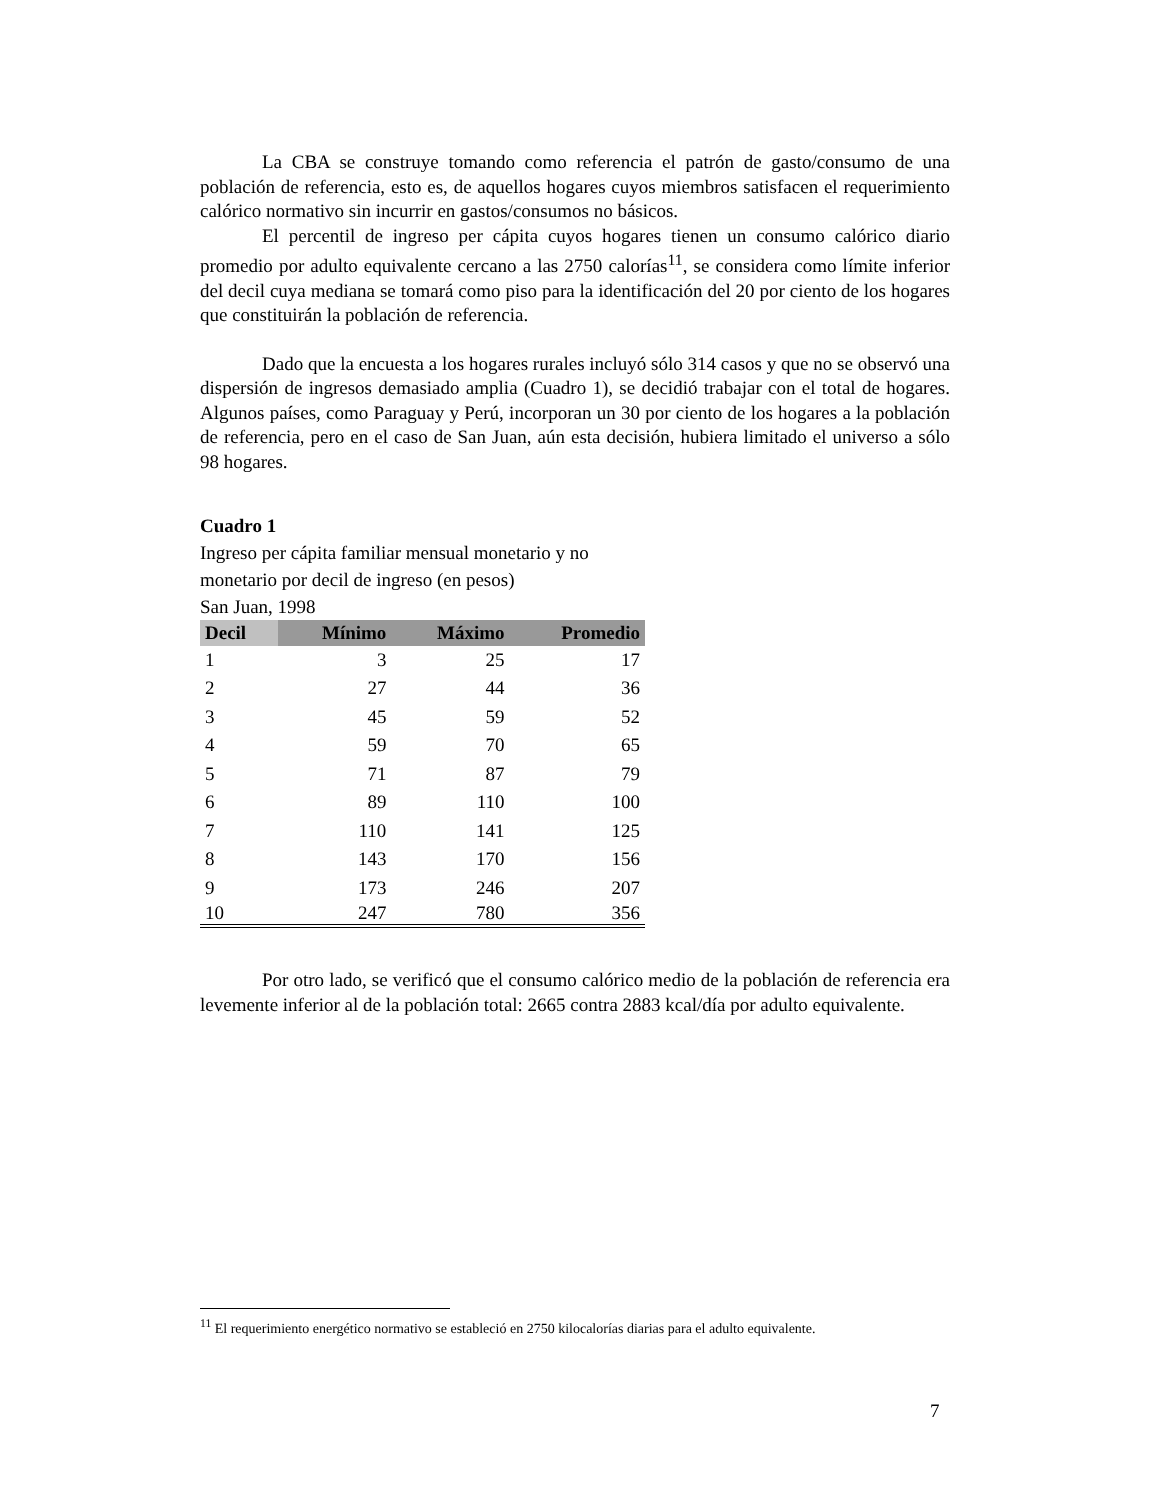La CBA se construye tomando como referencia el patrón de gasto/consumo de una población de referencia, esto es, de aquellos hogares cuyos miembros satisfacen el requerimiento calórico normativo sin incurrir en gastos/consumos no básicos.
El percentil de ingreso per cápita cuyos hogares tienen un consumo calórico diario promedio por adulto equivalente cercano a las 2750 calorías<sup>11</sup>, se considera como límite inferior del decil cuya mediana se tomará como piso para la identificación del 20 por ciento de los hogares que constituirán la población de referencia.
Dado que la encuesta a los hogares rurales incluyó sólo 314 casos y que no se observó una dispersión de ingresos demasiado amplia (Cuadro 1), se decidió trabajar con el total de hogares. Algunos países, como Paraguay y Perú, incorporan un 30 por ciento de los hogares a la población de referencia, pero en el caso de San Juan, aún esta decisión, hubiera limitado el universo a sólo 98 hogares.
Cuadro 1
Ingreso per cápita familiar mensual monetario y no
monetario por decil de ingreso (en pesos)
San Juan, 1998
| Decil | Mínimo | Máximo | Promedio |
| --- | --- | --- | --- |
| 1 | 3 | 25 | 17 |
| 2 | 27 | 44 | 36 |
| 3 | 45 | 59 | 52 |
| 4 | 59 | 70 | 65 |
| 5 | 71 | 87 | 79 |
| 6 | 89 | 110 | 100 |
| 7 | 110 | 141 | 125 |
| 8 | 143 | 170 | 156 |
| 9 | 173 | 246 | 207 |
| 10 | 247 | 780 | 356 |
Por otro lado, se verificó que el consumo calórico medio de la población de referencia era levemente inferior al de la población total: 2665 contra 2883 kcal/día por adulto equivalente.
<sup>11</sup> El requerimiento energético normativo se estableció en 2750 kilocalorías diarias para el adulto equivalente.
7